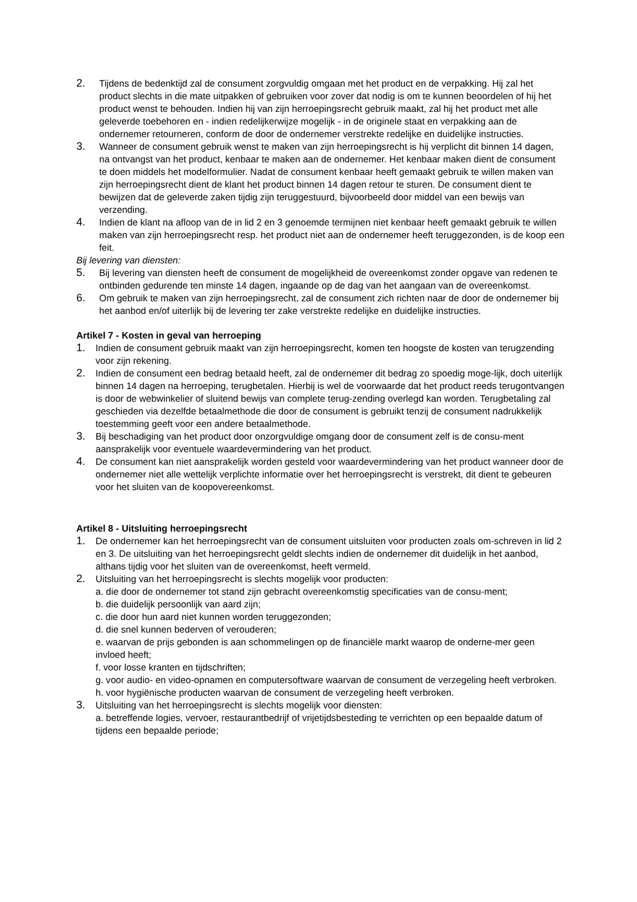2.
Tijdens de bedenktijd zal de consument zorgvuldig omgaan met het product en de verpakking. Hij zal het product slechts in die mate uitpakken of gebruiken voor zover dat nodig is om te kunnen beoordelen of hij het product wenst te behouden. Indien hij van zijn herroepingsrecht gebruik maakt, zal hij het product met alle geleverde toebehoren en - indien redelijkerwijze mogelijk - in de originele staat en verpakking aan de ondernemer retourneren, conform de door de ondernemer verstrekte redelijke en duidelijke instructies.
3.
Wanneer de consument gebruik wenst te maken van zijn herroepingsrecht is hij verplicht dit binnen 14 dagen, na ontvangst van het product, kenbaar te maken aan de ondernemer. Het kenbaar maken dient de consument te doen middels het modelformulier. Nadat de consument kenbaar heeft gemaakt gebruik te willen maken van zijn herroepingsrecht dient de klant het product binnen 14 dagen retour te sturen. De consument dient te bewijzen dat de geleverde zaken tijdig zijn teruggestuurd, bijvoorbeeld door middel van een bewijs van verzending.
4.
Indien de klant na afloop van de in lid 2 en 3 genoemde termijnen niet kenbaar heeft gemaakt gebruik te willen maken van zijn herroepingsrecht resp. het product niet aan de ondernemer heeft teruggezonden, is de koop een feit.
Bij levering van diensten:
5.
Bij levering van diensten heeft de consument de mogelijkheid de overeenkomst zonder opgave van redenen te ontbinden gedurende ten minste 14 dagen, ingaande op de dag van het aangaan van de overeenkomst.
6.
Om gebruik te maken van zijn herroepingsrecht, zal de consument zich richten naar de door de ondernemer bij het aanbod en/of uiterlijk bij de levering ter zake verstrekte redelijke en duidelijke instructies.
Artikel 7 - Kosten in geval van herroeping
1.
Indien de consument gebruik maakt van zijn herroepingsrecht, komen ten hoogste de kosten van terugzending voor zijn rekening.
2.
Indien de consument een bedrag betaald heeft, zal de ondernemer dit bedrag zo spoedig moge-lijk, doch uiterlijk binnen 14 dagen na herroeping, terugbetalen. Hierbij is wel de voorwaarde dat het product reeds terugontvangen is door de webwinkelier of sluitend bewijs van complete terug-zending overlegd kan worden. Terugbetaling zal geschieden via dezelfde betaalmethode die door de consument is gebruikt tenzij de consument nadrukkelijk toestemming geeft voor een andere betaalmethode.
3.
Bij beschadiging van het product door onzorgvuldige omgang door de consument zelf is de consu-ment aansprakelijk voor eventuele waardevermindering van het product.
4.
De consument kan niet aansprakelijk worden gesteld voor waardevermindering van het product wanneer door de ondernemer niet alle wettelijk verplichte informatie over het herroepingsrecht is verstrekt, dit dient te gebeuren voor het sluiten van de koopovereenkomst.
Artikel 8 - Uitsluiting herroepingsrecht
1.
De ondernemer kan het herroepingsrecht van de consument uitsluiten voor producten zoals om-schreven in lid 2 en 3. De uitsluiting van het herroepingsrecht geldt slechts indien de ondernemer dit duidelijk in het aanbod, althans tijdig voor het sluiten van de overeenkomst, heeft vermeld.
2.
Uitsluiting van het herroepingsrecht is slechts mogelijk voor producten:
a. die door de ondernemer tot stand zijn gebracht overeenkomstig specificaties van de consu-ment;
b. die duidelijk persoonlijk van aard zijn;
c. die door hun aard niet kunnen worden teruggezonden;
d. die snel kunnen bederven of verouderen;
e. waarvan de prijs gebonden is aan schommelingen op de financiële markt waarop de onderne-mer geen invloed heeft;
f. voor losse kranten en tijdschriften;
g. voor audio- en video-opnamen en computersoftware waarvan de consument de verzegeling heeft verbroken.
h. voor hygiënische producten waarvan de consument de verzegeling heeft verbroken.
3.
Uitsluiting van het herroepingsrecht is slechts mogelijk voor diensten:
a. betreffende logies, vervoer, restaurantbedrijf of vrijetijdsbesteding te verrichten op een bepaalde datum of tijdens een bepaalde periode;